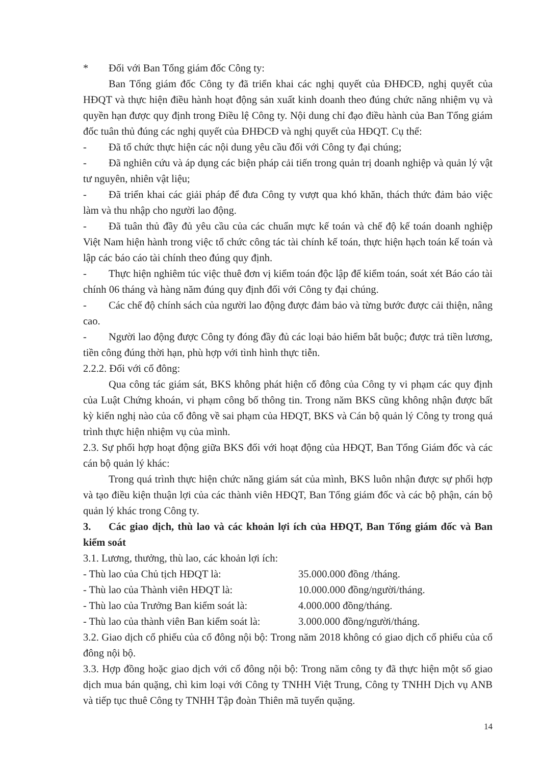* Đối với Ban Tổng giám đốc Công ty:
Ban Tổng giám đốc Công ty đã triển khai các nghị quyết của ĐHĐCĐ, nghị quyết của HĐQT và thực hiện điều hành hoạt động sản xuất kinh doanh theo đúng chức năng nhiệm vụ và quyền hạn được quy định trong Điều lệ Công ty. Nội dung chỉ đạo điều hành của Ban Tổng giám đốc tuân thủ đúng các nghị quyết của ĐHĐCĐ và nghị quyết của HĐQT. Cụ thể:
- Đã tổ chức thực hiện các nội dung yêu cầu đối với Công ty đại chúng;
- Đã nghiên cứu và áp dụng các biện pháp cải tiến trong quản trị doanh nghiệp và quản lý vật tư nguyên, nhiên vật liệu;
- Đã triển khai các giải pháp để đưa Công ty vượt qua khó khăn, thách thức đảm bảo việc làm và thu nhập cho người lao động.
- Đã tuân thủ đầy đủ yêu cầu của các chuẩn mực kế toán và chế độ kế toán doanh nghiệp Việt Nam hiện hành trong việc tổ chức công tác tài chính kế toán, thực hiện hạch toán kế toán và lập các báo cáo tài chính theo đúng quy định.
- Thực hiện nghiêm túc việc thuê đơn vị kiểm toán độc lập để kiểm toán, soát xét Báo cáo tài chính 06 tháng và hàng năm đúng quy định đối với Công ty đại chúng.
- Các chế độ chính sách của người lao động được đảm bảo và từng bước được cải thiện, nâng cao.
- Người lao động được Công ty đóng đầy đủ các loại bảo hiểm bắt buộc; được trả tiền lương, tiền công đúng thời hạn, phù hợp với tình hình thực tiễn.
2.2.2. Đối với cổ đông:
Qua công tác giám sát, BKS không phát hiện cổ đông của Công ty vi phạm các quy định của Luật Chứng khoán, vi phạm công bố thông tin. Trong năm BKS cũng không nhận được bất kỳ kiến nghị nào của cổ đông về sai phạm của HĐQT, BKS và Cán bộ quản lý Công ty trong quá trình thực hiện nhiệm vụ của mình.
2.3. Sự phối hợp hoạt động giữa BKS đối với hoạt động của HĐQT, Ban Tổng Giám đốc và các cán bộ quản lý khác:
Trong quá trình thực hiện chức năng giám sát của mình, BKS luôn nhận được sự phối hợp và tạo điều kiện thuận lợi của các thành viên HĐQT, Ban Tổng giám đốc và các bộ phận, cán bộ quản lý khác trong Công ty.
3. Các giao dịch, thù lao và các khoản lợi ích của HĐQT, Ban Tổng giám đốc và Ban kiểm soát
3.1. Lương, thưởng, thù lao, các khoản lợi ích:
- Thù lao của Chủ tịch HĐQT là: 35.000.000 đồng /tháng.
- Thù lao của Thành viên HĐQT là: 10.000.000 đồng/người/tháng.
- Thù lao của Trưởng Ban kiểm soát là:
4.000.000 đồng/tháng.
- Thù lao của thành viên Ban kiểm soát là:
3.000.000 đồng/người/tháng.
3.2. Giao dịch cổ phiếu của cổ đông nội bộ: Trong năm 2018 không có giao dịch cổ phiếu của cổ đông nội bộ.
3.3. Hợp đồng hoặc giao dịch với cổ đông nội bộ: Trong năm công ty đã thực hiện một số giao dịch mua bán quặng, chì kim loại với Công ty TNHH Việt Trung, Công ty TNHH Dịch vụ ANB và tiếp tục thuê Công ty TNHH Tập đoàn Thiên mã tuyển quặng.
14